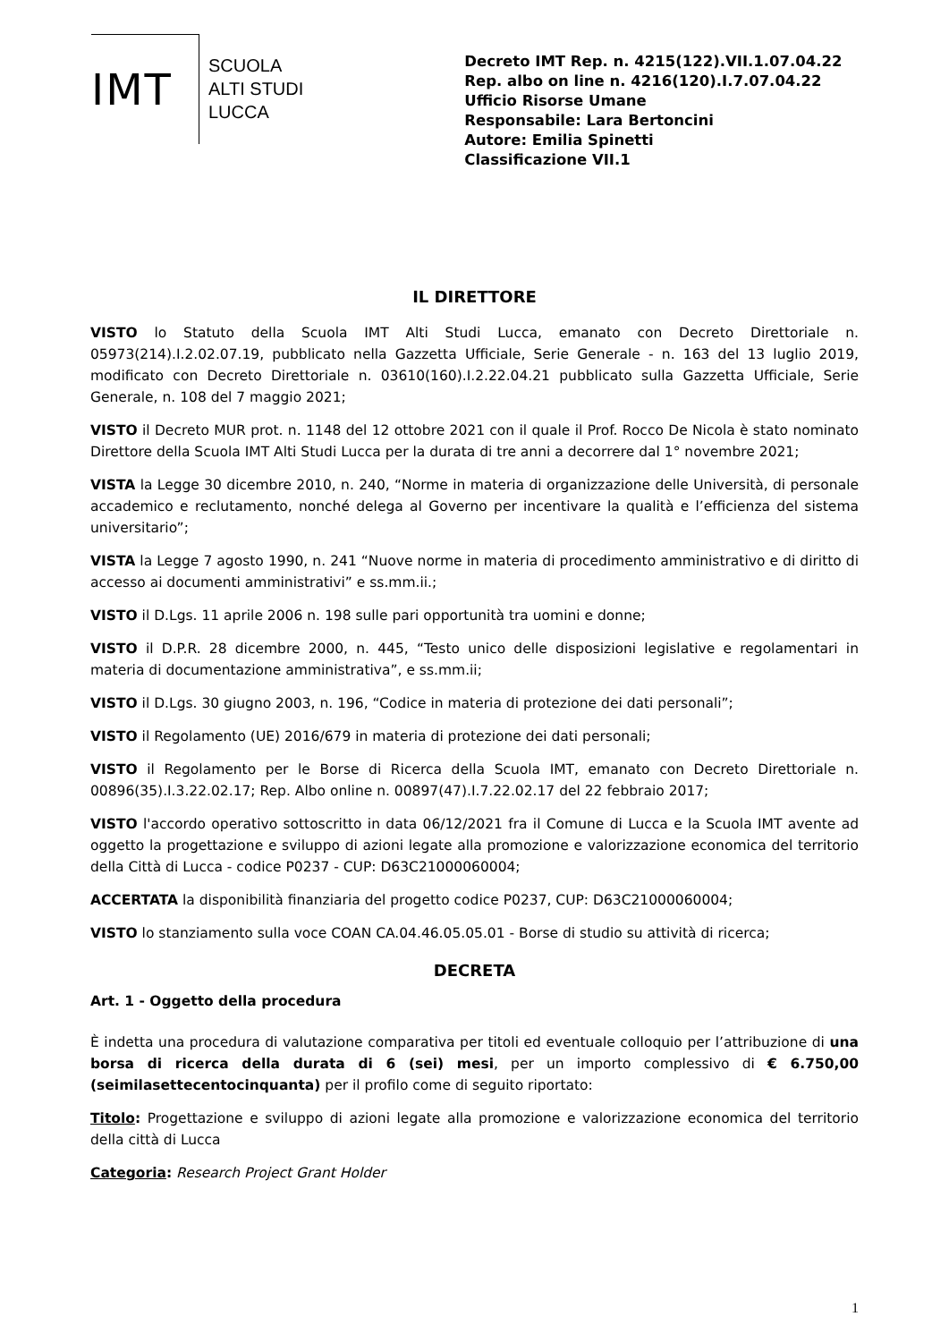IMT
SCUOLA
ALTI STUDI
LUCCA
Decreto IMT Rep. n. 4215(122).VII.1.07.04.22
Rep. albo on line n. 4216(120).I.7.07.04.22
Ufficio Risorse Umane
Responsabile: Lara Bertoncini
Autore: Emilia Spinetti
Classificazione VII.1
IL DIRETTORE
VISTO lo Statuto della Scuola IMT Alti Studi Lucca, emanato con Decreto Direttoriale n. 05973(214).I.2.02.07.19, pubblicato nella Gazzetta Ufficiale, Serie Generale - n. 163 del 13 luglio 2019, modificato con Decreto Direttoriale n. 03610(160).I.2.22.04.21 pubblicato sulla Gazzetta Ufficiale, Serie Generale, n. 108 del 7 maggio 2021;
VISTO il Decreto MUR prot. n. 1148 del 12 ottobre 2021 con il quale il Prof. Rocco De Nicola è stato nominato Direttore della Scuola IMT Alti Studi Lucca per la durata di tre anni a decorrere dal 1° novembre 2021;
VISTA la Legge 30 dicembre 2010, n. 240, “Norme in materia di organizzazione delle Università, di personale accademico e reclutamento, nonché delega al Governo per incentivare la qualità e l’efficienza del sistema universitario”;
VISTA la Legge 7 agosto 1990, n. 241 “Nuove norme in materia di procedimento amministrativo e di diritto di accesso ai documenti amministrativi” e ss.mm.ii.;
VISTO il D.Lgs. 11 aprile 2006 n. 198 sulle pari opportunità tra uomini e donne;
VISTO il D.P.R. 28 dicembre 2000, n. 445, “Testo unico delle disposizioni legislative e regolamentari in materia di documentazione amministrativa”, e ss.mm.ii;
VISTO il D.Lgs. 30 giugno 2003, n. 196, “Codice in materia di protezione dei dati personali”;
VISTO il Regolamento (UE) 2016/679 in materia di protezione dei dati personali;
VISTO il Regolamento per le Borse di Ricerca della Scuola IMT, emanato con Decreto Direttoriale n. 00896(35).I.3.22.02.17; Rep. Albo online n. 00897(47).I.7.22.02.17 del 22 febbraio 2017;
VISTO l'accordo operativo sottoscritto in data 06/12/2021 fra il Comune di Lucca e la Scuola IMT avente ad oggetto la progettazione e sviluppo di azioni legate alla promozione e valorizzazione economica del territorio della Città di Lucca - codice P0237 - CUP: D63C21000060004;
ACCERTATA la disponibilità finanziaria del progetto codice P0237, CUP: D63C21000060004;
VISTO lo stanziamento sulla voce COAN CA.04.46.05.05.01 - Borse di studio su attività di ricerca;
DECRETA
Art. 1 - Oggetto della procedura
È indetta una procedura di valutazione comparativa per titoli ed eventuale colloquio per l’attribuzione di una borsa di ricerca della durata di 6 (sei) mesi, per un importo complessivo di € 6.750,00 (seimilasettecentocinquanta) per il profilo come di seguito riportato:
Titolo: Progettazione e sviluppo di azioni legate alla promozione e valorizzazione economica del territorio della città di Lucca
Categoria: Research Project Grant Holder
1